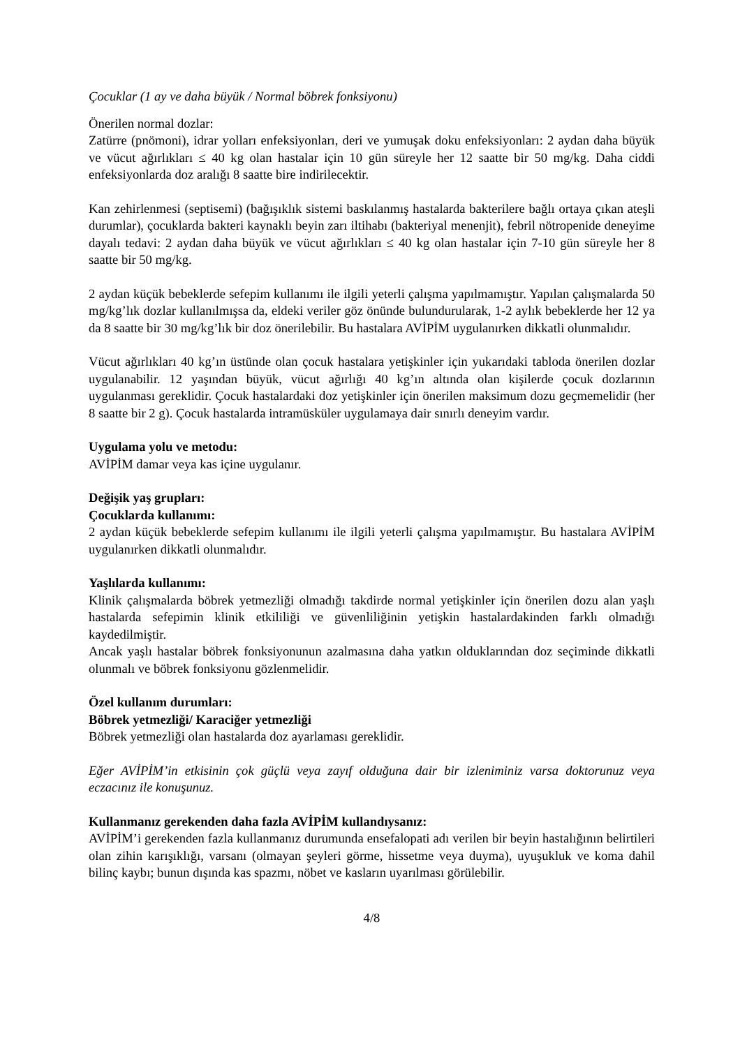Çocuklar (1 ay ve daha büyük / Normal böbrek fonksiyonu)
Önerilen normal dozlar:
Zatürre (pnömoni), idrar yolları enfeksiyonları, deri ve yumuşak doku enfeksiyonları: 2 aydan daha büyük ve vücut ağırlıkları ≤ 40 kg olan hastalar için 10 gün süreyle her 12 saatte bir 50 mg/kg. Daha ciddi enfeksiyonlarda doz aralığı 8 saatte bire indirilecektir.
Kan zehirlenmesi (septisemi) (bağışıklık sistemi baskılanmış hastalarda bakterilere bağlı ortaya çıkan ateşli durumlar), çocuklarda bakteri kaynaklı beyin zarı iltihabı (bakteriyal menenjit), febril nötropenide deneyime dayalı tedavi: 2 aydan daha büyük ve vücut ağırlıkları ≤ 40 kg olan hastalar için 7-10 gün süreyle her 8 saatte bir 50 mg/kg.
2 aydan küçük bebeklerde sefepim kullanımı ile ilgili yeterli çalışma yapılmamıştır. Yapılan çalışmalarda 50 mg/kg’lık dozlar kullanılmışsa da, eldeki veriler göz önünde bulundurularak, 1-2 aylık bebeklerde her 12 ya da 8 saatte bir 30 mg/kg’lık bir doz önerilebilir. Bu hastalara AVİPİM uygulanırken dikkatli olunmalıdır.
Vücut ağırlıkları 40 kg’ın üstünde olan çocuk hastalara yetişkinler için yukarıdaki tabloda önerilen dozlar uygulanabilir. 12 yaşından büyük, vücut ağırlığı 40 kg’ın altında olan kişilerde çocuk dozlarının uygulanması gereklidir. Çocuk hastalardaki doz yetişkinler için önerilen maksimum dozu geçmemelidir (her 8 saatte bir 2 g). Çocuk hastalarda intramüsküler uygulamaya dair sınırlı deneyim vardır.
Uygulama yolu ve metodu:
AVİPİM damar veya kas içine uygulanır.
Değişik yaş grupları:
Çocuklarda kullanımı:
2 aydan küçük bebeklerde sefepim kullanımı ile ilgili yeterli çalışma yapılmamıştır. Bu hastalara AVİPİM uygulanırken dikkatli olunmalıdır.
Yaşlılarda kullanımı:
Klinik çalışmalarda böbrek yetmezliği olmadığı takdirde normal yetişkinler için önerilen dozu alan yaşlı hastalarda sefepimin klinik etkililiği ve güvenliliğinin yetişkin hastalardakinden farklı olmadığı kaydedilmiştir.
Ancak yaşlı hastalar böbrek fonksiyonunun azalmasına daha yatkın olduklarından doz seçiminde dikkatli olunmalı ve böbrek fonksiyonu gözlenmelidir.
Özel kullanım durumları:
Böbrek yetmezliği/ Karaciğer yetmezliği
Böbrek yetmezliği olan hastalarda doz ayarlaması gereklidir.
Eğer AVİPİM’in etkisinin çok güçlü veya zayıf olduğuna dair bir izleniminiz varsa doktorunuz veya eczacınız ile konuşunuz.
Kullanmanız gerekenden daha fazla AVİPİM kullandıysanız:
AVİPİM’i gerekenden fazla kullanmanız durumunda ensefalopati adı verilen bir beyin hastalığının belirtileri olan zihin karışıklığı, varsanı (olmayan şeyleri görme, hissetme veya duyma), uyuşukluk ve koma dahil bilinç kaybı; bunun dışında kas spazmı, nöbet ve kasların uyarılması görülebilir.
4/8